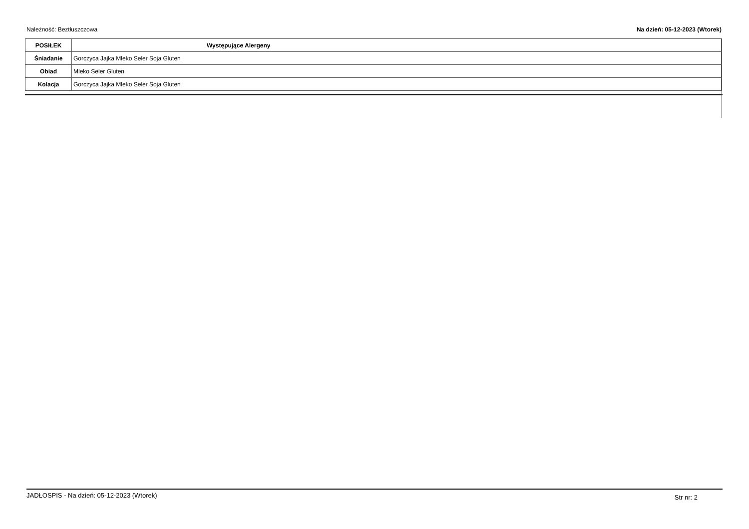Należność: Beztłuszczowa Na dzień: 05-12-2023 (Wtorek)
| POSIŁEK | Występujące Alergeny |
| --- | --- |
| Śniadanie | Gorczyca Jajka Mleko Seler Soja Gluten |
| Obiad | Mleko Seler Gluten |
| Kolacja | Gorczyca Jajka Mleko Seler Soja Gluten |
JADŁOSPIS - Na dzień: 05-12-2023 (Wtorek) Str nr: 2